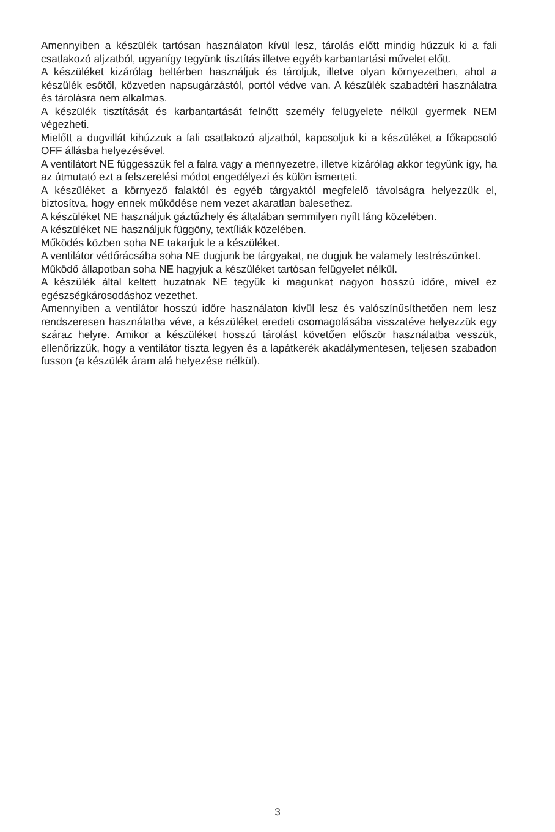Amennyiben a készülék tartósan használaton kívül lesz, tárolás előtt mindig húzzuk ki a fali csatlakozó aljzatból, ugyanígy tegyünk tisztítás illetve egyéb karbantartási művelet előtt.
A készüléket kizárólag beltérben használjuk és tároljuk, illetve olyan környezetben, ahol a készülék esőtől, közvetlen napsugárzástól, portól védve van. A készülék szabadtéri használatra és tárolásra nem alkalmas.
A készülék tisztítását és karbantartását felnőtt személy felügyelete nélkül gyermek NEM végezheti.
Mielőtt a dugvillát kihúzzuk a fali csatlakozó aljzatból, kapcsoljuk ki a készüléket a főkapcsoló OFF állásba helyezésével.
A ventilátort NE függesszük fel a falra vagy a mennyezetre, illetve kizárólag akkor tegyünk így, ha az útmutató ezt a felszerelési módot engedélyezi és külön ismerteti.
A készüléket a környező falaktól és egyéb tárgyaktól megfelelő távolságra helyezzük el, biztosítva, hogy ennek működése nem vezet akaratlan balesethez.
A készüléket NE használjuk gáztűzhely és általában semmilyen nyílt láng közelében.
A készüléket NE használjuk függöny, textíliák közelében.
Működés közben soha NE takarjuk le a készüléket.
A ventilátor védőrácsába soha NE dugjunk be tárgyakat, ne dugjuk be valamely testrészünket.
Működő állapotban soha NE hagyjuk a készüléket tartósan felügyelet nélkül.
A készülék által keltett huzatnak NE tegyük ki magunkat nagyon hosszú időre, mivel ez egészségkárosodáshoz vezethet.
Amennyiben a ventilátor hosszú időre használaton kívül lesz és valószínűsíthetően nem lesz rendszeresen használatba véve, a készüléket eredeti csomagolásába visszatéve helyezzük egy száraz helyre. Amikor a készüléket hosszú tárolást követően először használatba vesszük, ellenőrizzük, hogy a ventilátor tiszta legyen és a lapátkerék akadálymentesen, teljesen szabadon fusson (a készülék áram alá helyezése nélkül).
3